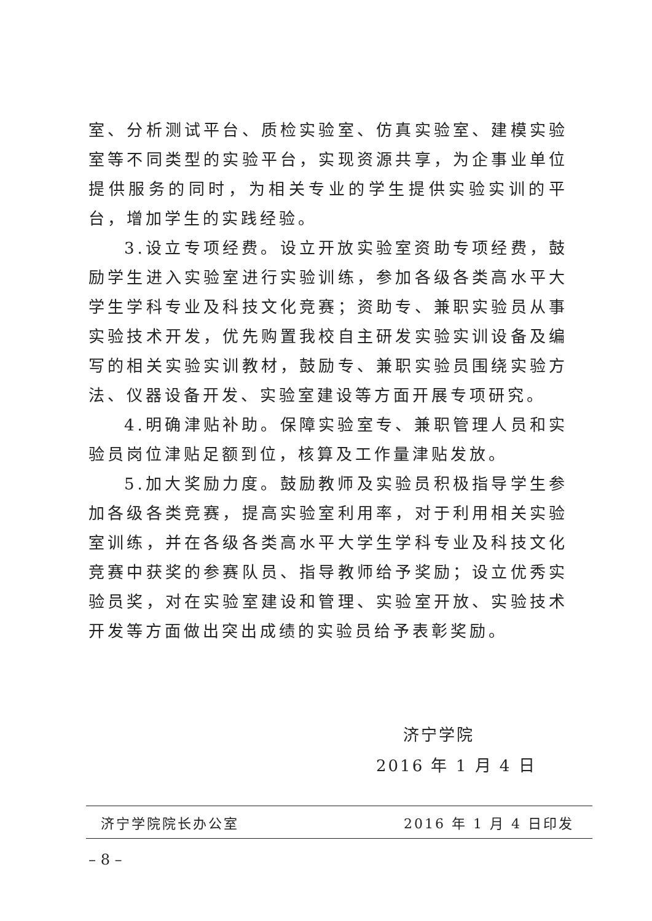室、分析测试平台、质检实验室、仿真实验室、建模实验室等不同类型的实验平台，实现资源共享，为企事业单位提供服务的同时，为相关专业的学生提供实验实训的平台，增加学生的实践经验。
3.设立专项经费。设立开放实验室资助专项经费，鼓励学生进入实验室进行实验训练，参加各级各类高水平大学生学科专业及科技文化竞赛；资助专、兼职实验员从事实验技术开发，优先购置我校自主研发实验实训设备及编写的相关实验实训教材，鼓励专、兼职实验员围绕实验方法、仪器设备开发、实验室建设等方面开展专项研究。
4.明确津贴补助。保障实验室专、兼职管理人员和实验员岗位津贴足额到位，核算及工作量津贴发放。
5.加大奖励力度。鼓励教师及实验员积极指导学生参加各级各类竞赛，提高实验室利用率，对于利用相关实验室训练，并在各级各类高水平大学生学科专业及科技文化竞赛中获奖的参赛队员、指导教师给予奖励；设立优秀实验员奖，对在实验室建设和管理、实验室开放、实验技术开发等方面做出突出成绩的实验员给予表彰奖励。
济宁学院
2016 年 1 月 4 日
济宁学院院长办公室 2016 年 1 月 4 日印发
– 8 –